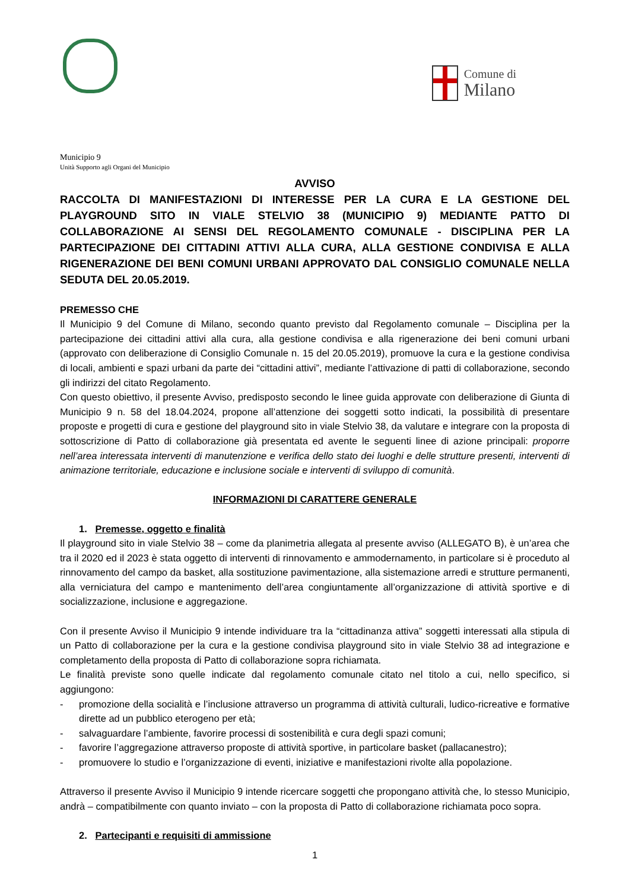Municipio 9
Unità Supporto agli Organi del Municipio
Comune di
Milano
AVVISO
RACCOLTA DI MANIFESTAZIONI DI INTERESSE PER LA CURA E LA GESTIONE DEL PLAYGROUND SITO IN VIALE STELVIO 38 (MUNICIPIO 9) MEDIANTE PATTO DI COLLABORAZIONE AI SENSI DEL REGOLAMENTO COMUNALE - DISCIPLINA PER LA PARTECIPAZIONE DEI CITTADINI ATTIVI ALLA CURA, ALLA GESTIONE CONDIVISA E ALLA RIGENERAZIONE DEI BENI COMUNI URBANI APPROVATO DAL CONSIGLIO COMUNALE NELLA SEDUTA DEL 20.05.2019.
PREMESSO CHE
Il Municipio 9 del Comune di Milano, secondo quanto previsto dal Regolamento comunale – Disciplina per la partecipazione dei cittadini attivi alla cura, alla gestione condivisa e alla rigenerazione dei beni comuni urbani (approvato con deliberazione di Consiglio Comunale n. 15 del 20.05.2019), promuove la cura e la gestione condivisa di locali, ambienti e spazi urbani da parte dei “cittadini attivi”, mediante l’attivazione di patti di collaborazione, secondo gli indirizzi del citato Regolamento.
Con questo obiettivo, il presente Avviso, predisposto secondo le linee guida approvate con deliberazione di Giunta di Municipio 9 n. 58 del 18.04.2024, propone all’attenzione dei soggetti sotto indicati, la possibilità di presentare proposte e progetti di cura e gestione del playground sito in viale Stelvio 38, da valutare e integrare con la proposta di sottoscrizione di Patto di collaborazione già presentata ed avente le seguenti linee di azione principali: proporre nell’area interessata interventi di manutenzione e verifica dello stato dei luoghi e delle strutture presenti, interventi di animazione territoriale, educazione e inclusione sociale e interventi di sviluppo di comunità.
INFORMAZIONI DI CARATTERE GENERALE
1. Premesse, oggetto e finalità
Il playground sito in viale Stelvio 38 – come da planimetria allegata al presente avviso (ALLEGATO B), è un’area che tra il 2020 ed il 2023 è stata oggetto di interventi di rinnovamento e ammodernamento, in particolare si è proceduto al rinnovamento del campo da basket, alla sostituzione pavimentazione, alla sistemazione arredi e strutture permanenti, alla verniciatura del campo e mantenimento dell’area congiuntamente all’organizzazione di attività sportive e di socializzazione, inclusione e aggregazione.
Con il presente Avviso il Municipio 9 intende individuare tra la “cittadinanza attiva” soggetti interessati alla stipula di un Patto di collaborazione per la cura e la gestione condivisa playground sito in viale Stelvio 38 ad integrazione e completamento della proposta di Patto di collaborazione sopra richiamata.
Le finalità previste sono quelle indicate dal regolamento comunale citato nel titolo a cui, nello specifico, si aggiungono:
- promozione della socialità e l’inclusione attraverso un programma di attività culturali, ludico-ricreative e formative dirette ad un pubblico eterogeno per età;
- salvaguardare l’ambiente, favorire processi di sostenibilità e cura degli spazi comuni;
- favorire l’aggregazione attraverso proposte di attività sportive, in particolare basket (pallacanestro);
- promuovere lo studio e l’organizzazione di eventi, iniziative e manifestazioni rivolte alla popolazione.
Attraverso il presente Avviso il Municipio 9 intende ricercare soggetti che propongano attività che, lo stesso Municipio, andrà – compatibilmente con quanto inviato – con la proposta di Patto di collaborazione richiamata poco sopra.
2. Partecipanti e requisiti di ammissione
1